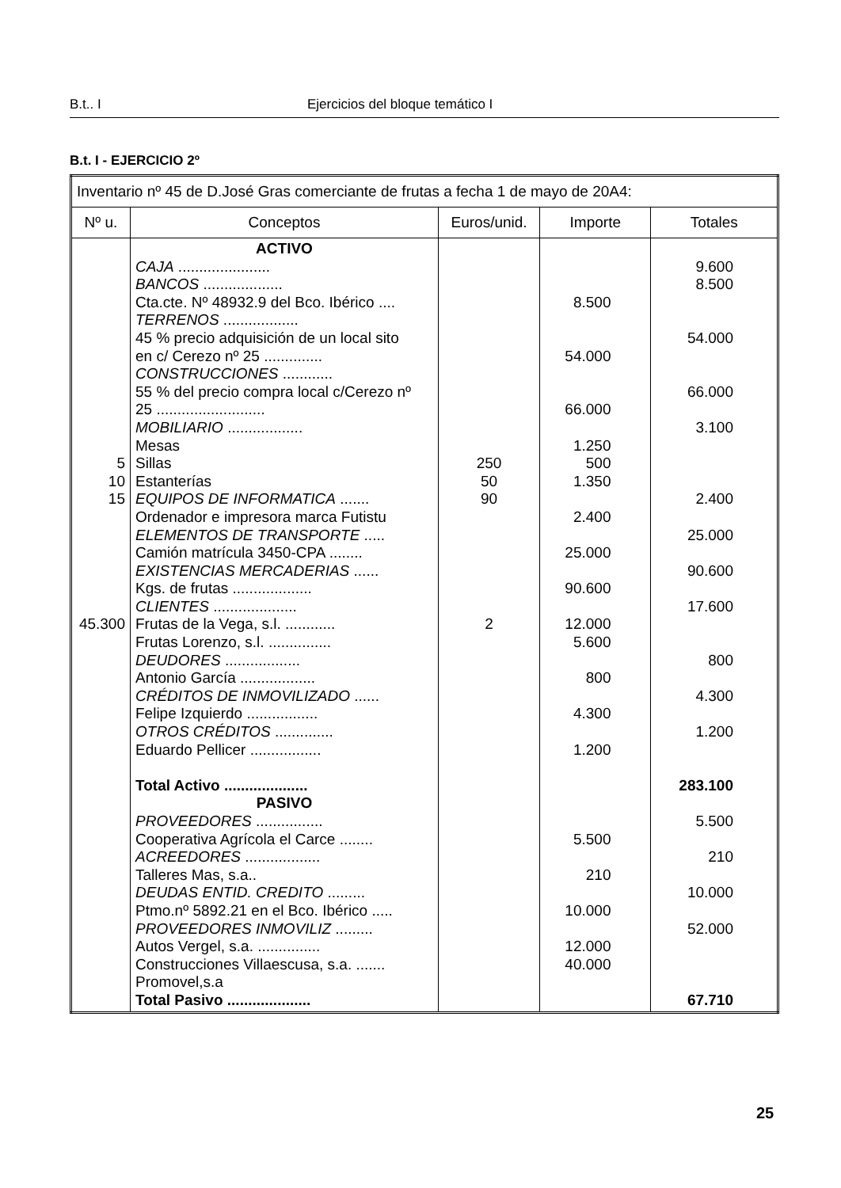B.t.. I Ejercicios del bloque temático I
B.t. I - EJERCICIO 2º
| Inventario nº 45 de D.José Gras comerciante de frutas a fecha 1 de mayo de 20A4: | | | | |
| Nº u. | Conceptos | Euros/unid. | Importe | Totales |
| 5 10 15 45.300 | ACTIVO CAJA ...................... BANCOS ................... Cta.cte. Nº 48932.9 del Bco. Ibérico .... TERRENOS .................. 45 % precio adquisición de un local sito en c/ Cerezo nº 25 .............. CONSTRUCCIONES ............ 55 % del precio compra local c/Cerezo nº 25 .......................... MOBILIARIO .................. Mesas Sillas Estanterías EQUIPOS DE INFORMATICA ....... Ordenador e impresora marca Futistu ELEMENTOS DE TRANSPORTE ..... Camión matrícula 3450-CPA ........ EXISTENCIAS MERCADERIAS ...... Kgs. de frutas ................... CLIENTES .................... Frutas de la Vega, s.l. ............ Frutas Lorenzo, s.l. ............... DEUDORES .................. Antonio García .................. CRÉDITOS DE INMOVILIZADO ...... Felipe Izquierdo ................. OTROS CRÉDITOS .............. Eduardo Pellicer ................. Total Activo .................... PASIVO PROVEEDORES ................ Cooperativa Agrícola el Carce ........ ACREEDORES .................. Talleres Mas, s.a.. DEUDAS ENTID. CREDITO ......... Ptmo.nº 5892.21 en el Bco. Ibérico ..... PROVEEDORES INMOVILIZ ......... Autos Vergel, s.a. ............... Construcciones Villaescusa, s.a. ....... Promovel,s.a Total Pasivo .................... | 250 50 90 2 | 8.500 54.000 66.000 1.250 500 1.350 2.400 25.000 90.600 12.000 5.600 800 4.300 1.200 5.500 210 10.000 12.000 40.000 | 9.600 8.500 54.000 66.000 3.100 2.400 25.000 90.600 17.600 800 4.300 1.200 283.100 5.500 210 10.000 52.000 67.710 |
25